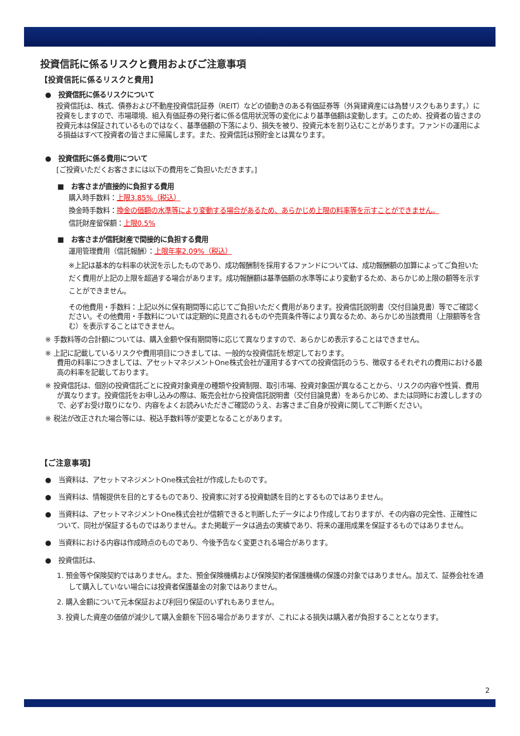投資信託に係るリスクと費用およびご注意事項
【投資信託に係るリスクと費用】
●　投資信託に係るリスクについて
投資信託は、株式、債券および不動産投資信託証券（REIT）などの値動きのある有価証券等（外貨建資産には為替リスクもあります。）に投資をしますので、市場環境、組入有価証券の発行者に係る信用状況等の変化により基準価額は変動します。このため、投資者の皆さまの投資元本は保証されているものではなく、基準価額の下落により、損失を被り、投資元本を割り込むことがあります。ファンドの運用による損益はすべて投資者の皆さまに帰属します。また、投資信託は預貯金とは異なります。
●　投資信託に係る費用について
[ご投資いただくお客さまには以下の費用をご負担いただきます。]
■　お客さまが直接的に負担する費用
購入時手数料：上限3.85%（税込）
換金時手数料：換金の価額の水準等により変動する場合があるため、あらかじめ上限の料率等を示すことができません。
信託財産留保額：上限0.5%
■　お客さまが信託財産で間接的に負担する費用
運用管理費用（信託報酬）：上限年率2.09%（税込）
※上記は基本的な料率の状況を示したものであり、成功報酬制を採用するファンドについては、成功報酬額の加算によってご負担いただく費用が上記の上限を超過する場合があります。成功報酬額は基準価額の水準等により変動するため、あらかじめ上限の額等を示すことができません。
その他費用・手数料：上記以外に保有期間等に応じてご負担いただく費用があります。投資信託説明書（交付目論見書）等でご確認ください。その他費用・手数料については定期的に見直されるものや売買条件等により異なるため、あらかじめ当該費用（上限額等を含む）を表示することはできません。
※ 手数料等の合計額については、購入金額や保有期間等に応じて異なりますので、あらかじめ表示することはできません。
※ 上記に記載しているリスクや費用項目につきましては、一般的な投資信託を想定しております。
費用の料率につきましては、アセットマネジメントOne株式会社が運用するすべての投資信託のうち、徴収するそれぞれの費用における最高の料率を記載しております。
※ 投資信託は、個別の投資信託ごとに投資対象資産の種類や投資制限、取引市場、投資対象国が異なることから、リスクの内容や性質、費用が異なります。投資信託をお申し込みの際は、販売会社から投資信託説明書（交付目論見書）をあらかじめ、または同時にお渡ししますので、必ずお受け取りになり、内容をよくお読みいただきご確認のうえ、お客さまご自身が投資に関してご判断ください。
※ 税法が改正された場合等には、税込手数料等が変更となることがあります。
【ご注意事項】
●　当資料は、アセットマネジメントOne株式会社が作成したものです。
●　当資料は、情報提供を目的とするものであり、投資家に対する投資勧誘を目的とするものではありません。
●　当資料は、アセットマネジメントOne株式会社が信頼できると判断したデータにより作成しておりますが、その内容の完全性、正確性について、同社が保証するものではありません。また掲載データは過去の実績であり、将来の運用成果を保証するものではありません。
●　当資料における内容は作成時点のものであり、今後予告なく変更される場合があります。
●　投資信託は、
1. 預金等や保険契約ではありません。また、預金保険機構および保険契約者保護機構の保護の対象ではありません。加えて、証券会社を通して購入していない場合には投資者保護基金の対象ではありません。
2. 購入金額について元本保証および利回り保証のいずれもありません。
3. 投資した資産の価値が減少して購入金額を下回る場合がありますが、これによる損失は購入者が負担することとなります。
2